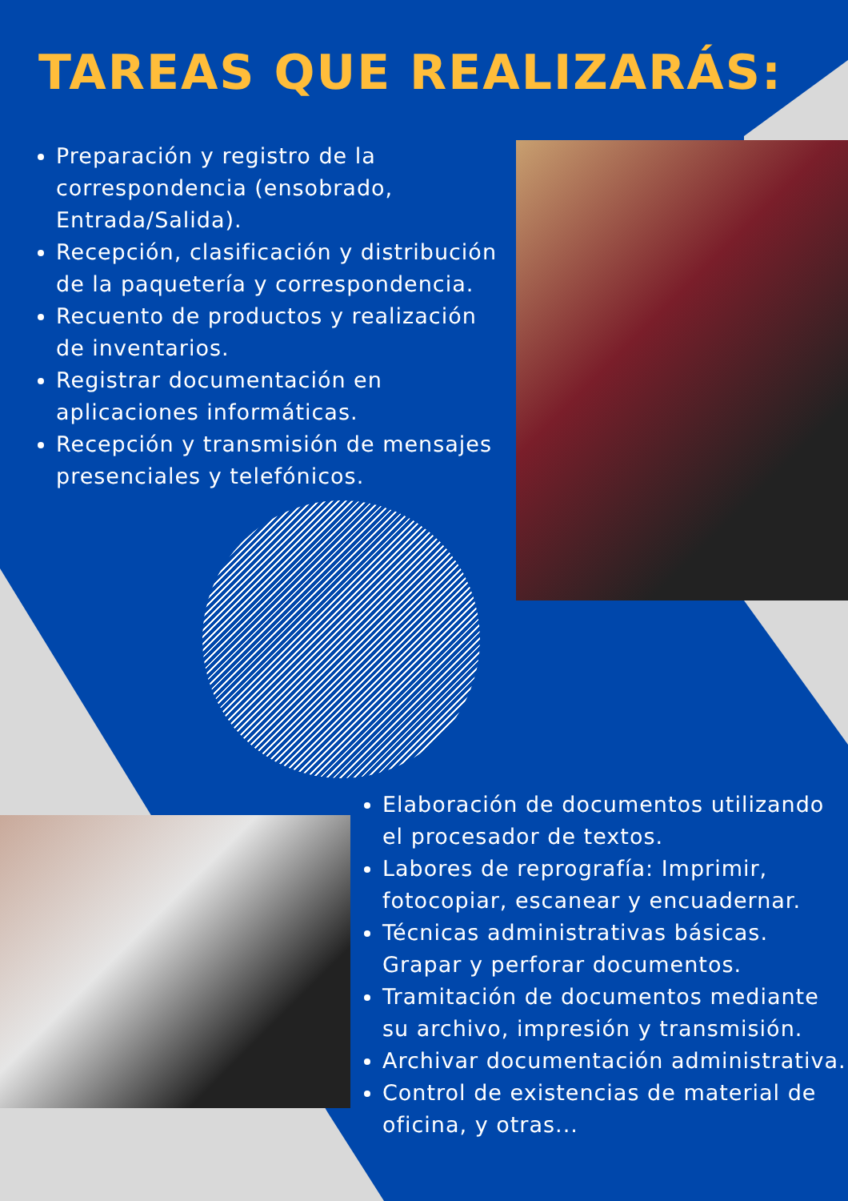TAREAS QUE REALIZARÁS:
Preparación y registro de la correspondencia (ensobrado, Entrada/Salida).
Recepción, clasificación y distribución de la paquetería y correspondencia.
Recuento de productos y realización de inventarios.
Registrar documentación en aplicaciones informáticas.
Recepción y transmisión de mensajes presenciales y telefónicos.
Elaboración de documentos utilizando el procesador de textos.
Labores de reprografía: Imprimir, fotocopiar, escanear y encuadernar.
Técnicas administrativas básicas. Grapar y perforar documentos.
Tramitación de documentos mediante su archivo, impresión y transmisión.
Archivar documentación administrativa.
Control de existencias de material de oficina, y otras...